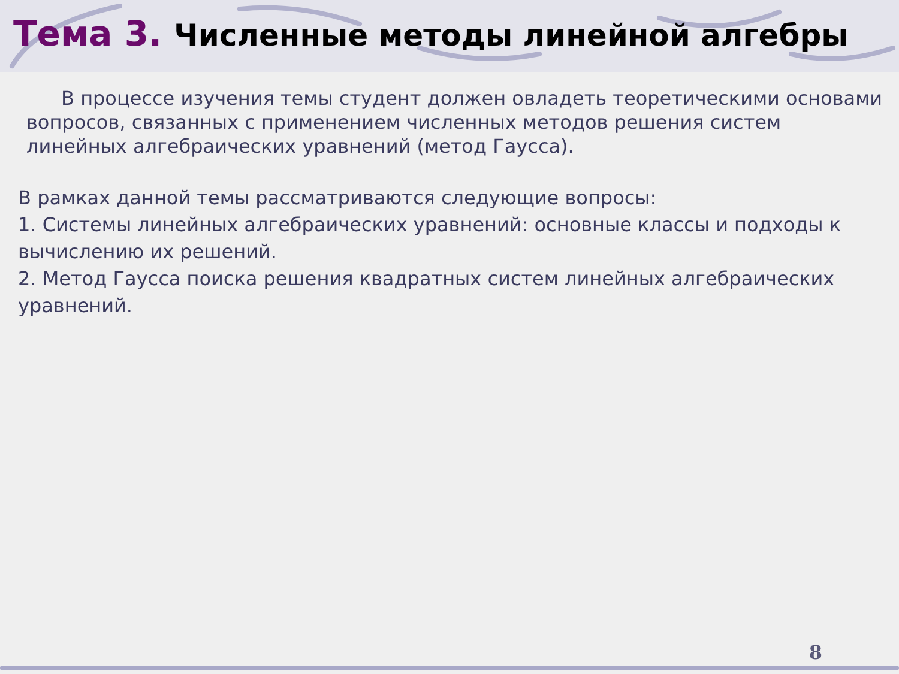Тема 3. Численные методы линейной алгебры
В процессе изучения темы студент должен овладеть теоретическими основами вопросов, связанных с применением численных методов решения систем линейных алгебраических уравнений (метод Гаусса).
В рамках данной темы рассматриваются следующие вопросы:
1. Системы линейных алгебраических уравнений: основные классы и подходы к вычислению их решений.
2. Метод Гаусса поиска решения квадратных систем линейных алгебраических уравнений.
8